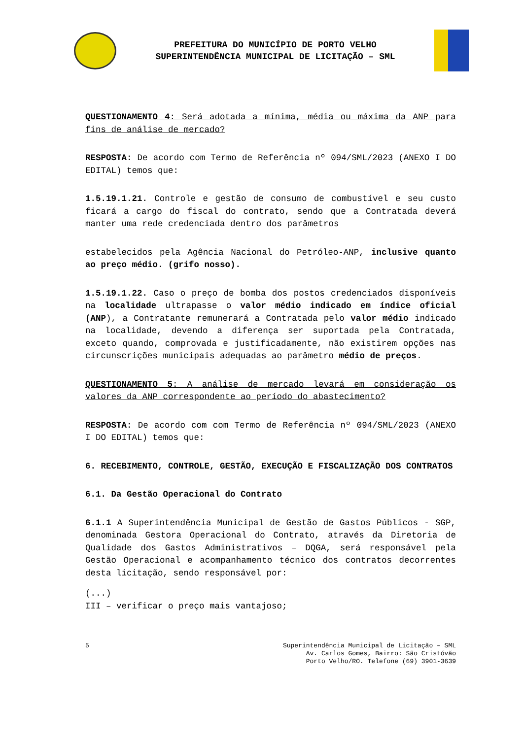PREFEITURA DO MUNICÍPIO DE PORTO VELHO
SUPERINTENDÊNCIA MUNICIPAL DE LICITAÇÃO – SML
QUESTIONAMENTO 4: Será adotada a mínima, média ou máxima da ANP para fins de análise de mercado?
RESPOSTA: De acordo com Termo de Referência nº 094/SML/2023 (ANEXO I DO EDITAL) temos que:
1.5.19.1.21. Controle e gestão de consumo de combustível e seu custo ficará a cargo do fiscal do contrato, sendo que a Contratada deverá manter uma rede credenciada dentro dos parâmetros
estabelecidos pela Agência Nacional do Petróleo-ANP, inclusive quanto ao preço médio. (grifo nosso).
1.5.19.1.22. Caso o preço de bomba dos postos credenciados disponíveis na localidade ultrapasse o valor médio indicado em índice oficial (ANP), a Contratante remunerará a Contratada pelo valor médio indicado na localidade, devendo a diferença ser suportada pela Contratada, exceto quando, comprovada e justificadamente, não existirem opções nas circunscrições municipais adequadas ao parâmetro médio de preços.
QUESTIONAMENTO 5: A análise de mercado levará em consideração os valores da ANP correspondente ao período do abastecimento?
RESPOSTA: De acordo com com Termo de Referência nº 094/SML/2023 (ANEXO I DO EDITAL) temos que:
6. RECEBIMENTO, CONTROLE, GESTÃO, EXECUÇÃO E FISCALIZAÇÃO DOS CONTRATOS
6.1. Da Gestão Operacional do Contrato
6.1.1 A Superintendência Municipal de Gestão de Gastos Públicos - SGP, denominada Gestora Operacional do Contrato, através da Diretoria de Qualidade dos Gastos Administrativos – DQGA, será responsável pela Gestão Operacional e acompanhamento técnico dos contratos decorrentes desta licitação, sendo responsável por:
(...)
III – verificar o preço mais vantajoso;
5 Superintendência Municipal de Licitação – SML
Av. Carlos Gomes, Bairro: São Cristóvão
Porto Velho/RO. Telefone (69) 3901-3639